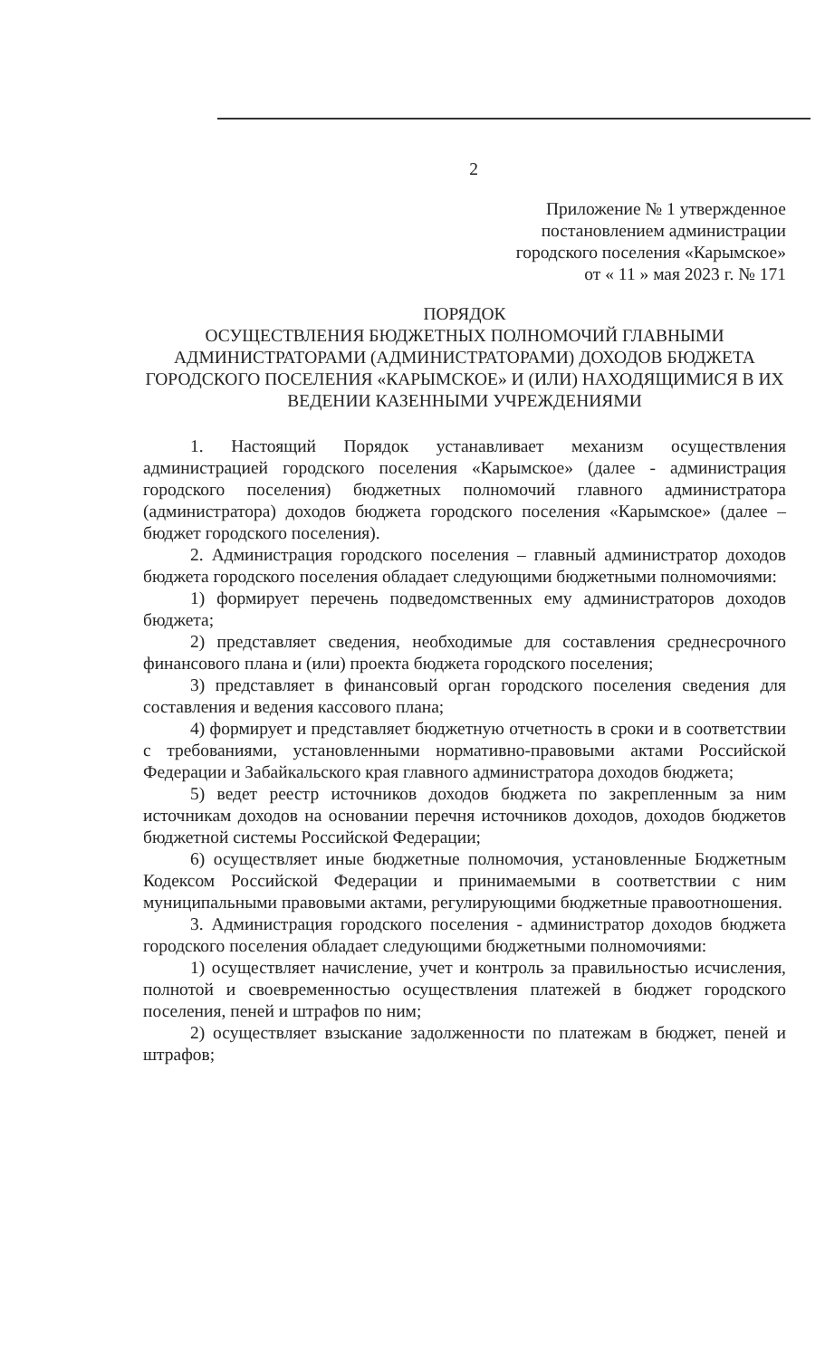2
Приложение № 1 утвержденное
постановлением администрации
городского поселения «Карымское»
от « 11 » мая 2023 г. № 171
ПОРЯДОК
ОСУЩЕСТВЛЕНИЯ БЮДЖЕТНЫХ ПОЛНОМОЧИЙ ГЛАВНЫМИ АДМИНИСТРАТОРАМИ (АДМИНИСТРАТОРАМИ) ДОХОДОВ БЮДЖЕТА ГОРОДСКОГО ПОСЕЛЕНИЯ «КАРЫМСКОЕ» И (ИЛИ) НАХОДЯЩИМИСЯ В ИХ ВЕДЕНИИ КАЗЕННЫМИ УЧРЕЖДЕНИЯМИ
1. Настоящий Порядок устанавливает механизм осуществления администрацией городского поселения «Карымское» (далее - администрация городского поселения) бюджетных полномочий главного администратора (администратора) доходов бюджета городского поселения «Карымское» (далее – бюджет городского поселения).
2. Администрация городского поселения – главный администратор доходов бюджета городского поселения обладает следующими бюджетными полномочиями:
1) формирует перечень подведомственных ему администраторов доходов бюджета;
2) представляет сведения, необходимые для составления среднесрочного финансового плана и (или) проекта бюджета городского поселения;
3) представляет в финансовый орган городского поселения сведения для составления и ведения кассового плана;
4) формирует и представляет бюджетную отчетность в сроки и в соответствии с требованиями, установленными нормативно-правовыми актами Российской Федерации и Забайкальского края главного администратора доходов бюджета;
5) ведет реестр источников доходов бюджета по закрепленным за ним источникам доходов на основании перечня источников доходов, доходов бюджетов бюджетной системы Российской Федерации;
6) осуществляет иные бюджетные полномочия, установленные Бюджетным Кодексом Российской Федерации и принимаемыми в соответствии с ним муниципальными правовыми актами, регулирующими бюджетные правоотношения.
3. Администрация городского поселения - администратор доходов бюджета городского поселения обладает следующими бюджетными полномочиями:
1) осуществляет начисление, учет и контроль за правильностью исчисления, полнотой и своевременностью осуществления платежей в бюджет городского поселения, пеней и штрафов по ним;
2) осуществляет взыскание задолженности по платежам в бюджет, пеней и штрафов;